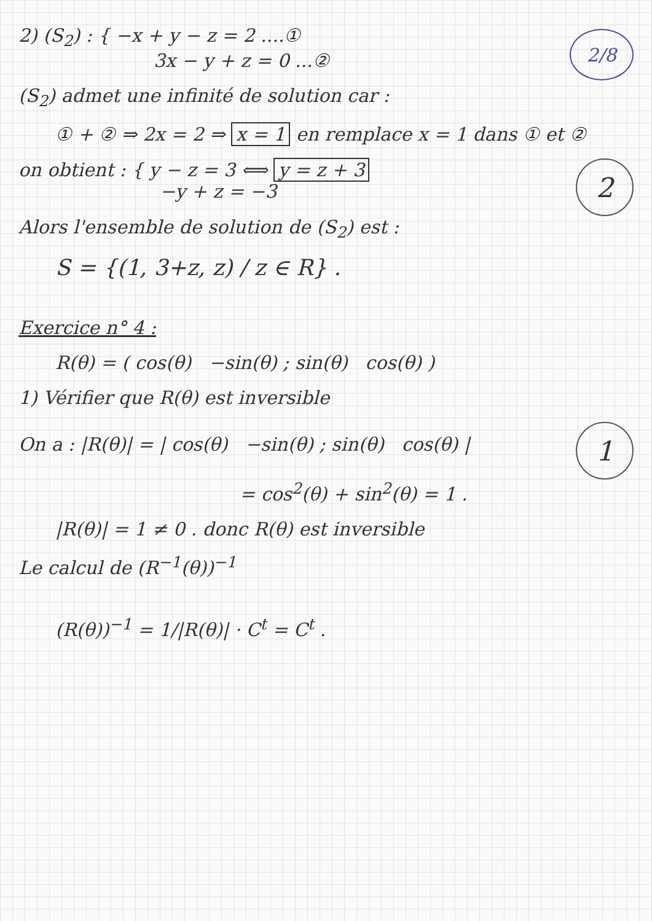2) (S<sub>2</sub>) : { −x + y − z = 2 ....①
3x − y + z = 0 ...②
2/8
(S<sub>2</sub>) admet une infinité de solution car :
① + ② ⇒ 2x = 2 ⇒ x = 1 en remplace x = 1 dans ① et ②
on obtient : { y − z = 3 ⟺ y = z + 3
−y + z = −3
2
Alors l'ensemble de solution de (S<sub>2</sub>) est :
S = {(1, 3+z, z) / z ∈ R} .
Exercice n° 4 :
R(θ) = ( cos(θ) −sin(θ) ; sin(θ) cos(θ) )
1) Vérifier que R(θ) est inversible
On a : |R(θ)| = | cos(θ) −sin(θ) ; sin(θ) cos(θ) |
1
= cos<sup>2</sup>(θ) + sin<sup>2</sup>(θ) = 1 .
|R(θ)| = 1 ≠ 0 . donc R(θ) est inversible
Le calcul de (R<sup>−1</sup>(θ))<sup>−1</sup>
(R(θ))<sup>−1</sup> = 1/|R(θ)| · C<sup>t</sup> = C<sup>t</sup> .